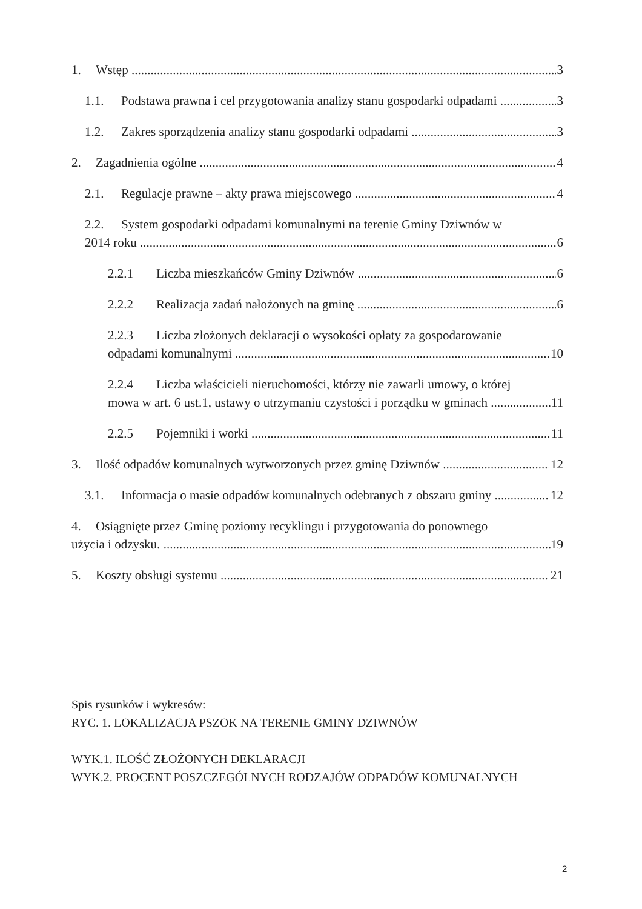1. Wstęp 3
1.1. Podstawa prawna i cel przygotowania analizy stanu gospodarki odpadami 3
1.2. Zakres sporządzenia analizy stanu gospodarki odpadami 3
2. Zagadnienia ogólne 4
2.1. Regulacje prawne – akty prawa miejscowego 4
2.2. System gospodarki odpadami komunalnymi na terenie Gminy Dziwnów w
2014 roku 6
2.2.1 Liczba mieszkańców Gminy Dziwnów 6
2.2.2 Realizacja zadań nałożonych na gminę 6
2.2.3 Liczba złożonych deklaracji o wysokości opłaty za gospodarowanie
odpadami komunalnymi 10
2.2.4 Liczba właścicieli nieruchomości, którzy nie zawarli umowy, o której
mowa w art. 6 ust.1, ustawy o utrzymaniu czystości i porządku w gminach 11
2.2.5 Pojemniki i worki 11
3. Ilość odpadów komunalnych wytworzonych przez gminę Dziwnów 12
3.1. Informacja o masie odpadów komunalnych odebranych z obszaru gminy 12
4. Osiągnięte przez Gminę poziomy recyklingu i przygotowania do ponownego
użycia i odzysku. 19
5. Koszty obsługi systemu 21
Spis rysunków i wykresów:
RYC. 1. LOKALIZACJA PSZOK NA TERENIE GMINY DZIWNÓW
WYK.1. ILOŚĆ ZŁOŻONYCH DEKLARACJI
WYK.2. PROCENT POSZCZEGÓLNYCH RODZAJÓW ODPADÓW KOMUNALNYCH
2